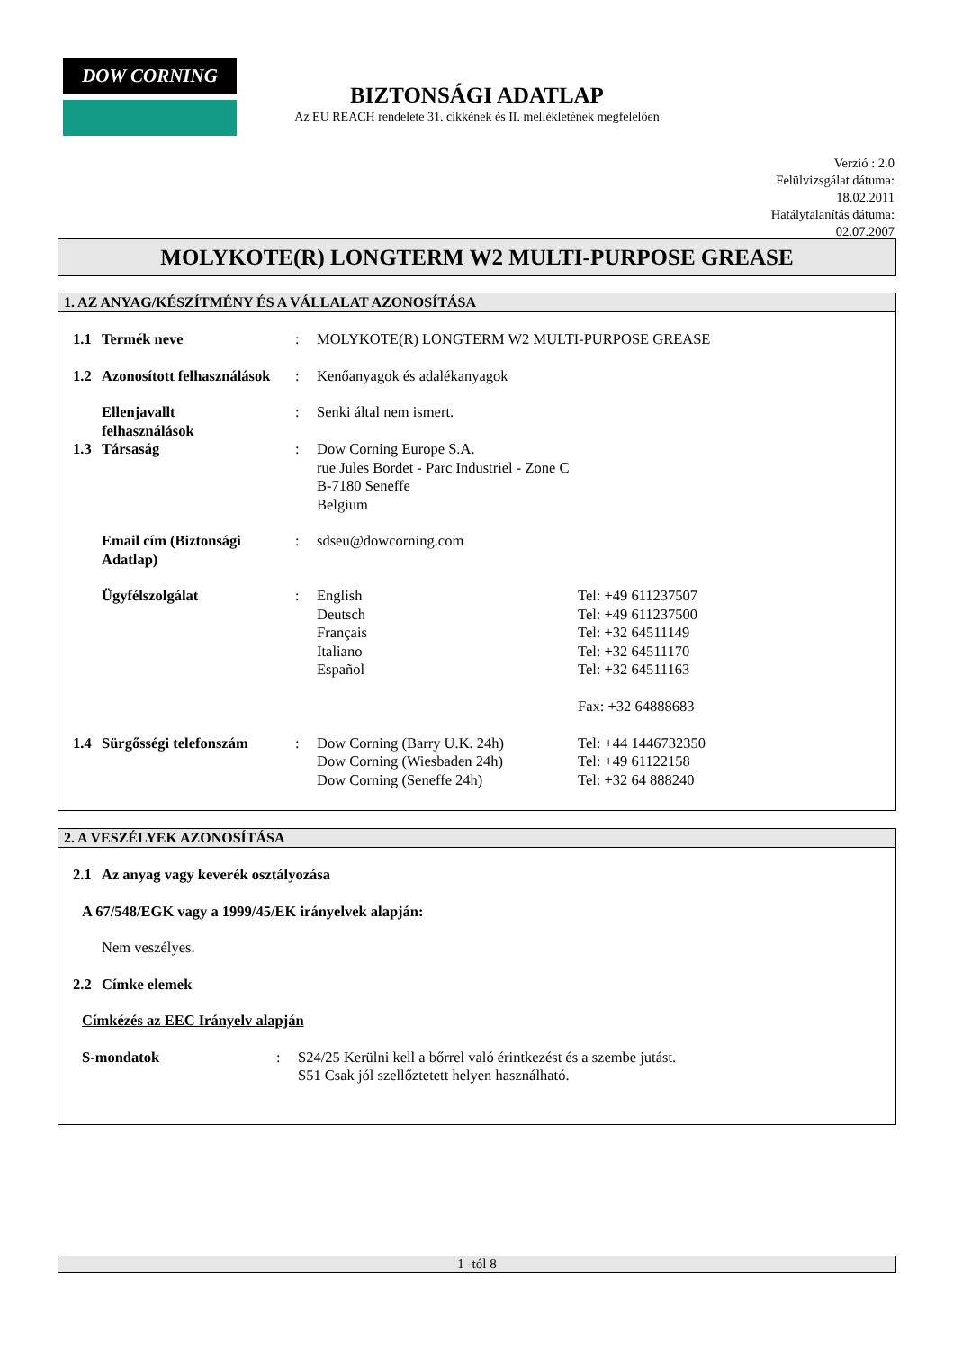DOW CORNING
BIZTONSÁGI ADATLAP
Az EU REACH rendelete 31. cikkének és II. mellékletének megfelelően
Verzió : 2.0
Felülvizsgálat dátuma:
18.02.2011
Hatálytalanítás dátuma:
02.07.2007
MOLYKOTE(R) LONGTERM W2 MULTI-PURPOSE GREASE
1. AZ ANYAG/KÉSZÍTMÉNY ÉS A VÁLLALAT AZONOSÍTÁSA
1.1 Termék neve: MOLYKOTE(R) LONGTERM W2 MULTI-PURPOSE GREASE
1.2 Azonosított felhasználások: Kenőanyagok és adalékanyagok
Ellenjavallt
felhasználások: Senki által nem ismert.
1.3 Társaság: Dow Corning Europe S.A.
rue Jules Bordet - Parc Industriel - Zone C
B-7180 Seneffe
Belgium
Email cím (Biztonsági Adatlap): sdseu@dowcorning.com
Ügyfélszolgálat: English
Deutsch
Français
Italiano
Español Tel: +49 611237507
Tel: +49 611237500
Tel: +32 64511149
Tel: +32 64511170
Tel: +32 64511163
Fax: +32 64888683
1.4 Sürgősségi telefonszám: Dow Corning (Barry U.K. 24h)
Dow Corning (Wiesbaden 24h)
Dow Corning (Seneffe 24h) Tel: +44 1446732350
Tel: +49 61122158
Tel: +32 64 888240
2. A VESZÉLYEK AZONOSÍTÁSA
2.1 Az anyag vagy keverék osztályozása
A 67/548/EGK vagy a 1999/45/EK irányelvek alapján:
Nem veszélyes.
2.2 Címke elemek
Címkézés az EEC Irányelv alapján
S-mondatok: S24/25 Kerülni kell a bőrrel való érintkezést és a szembe jutást.
S51 Csak jól szellőztetett helyen használható.
1 -tól 8